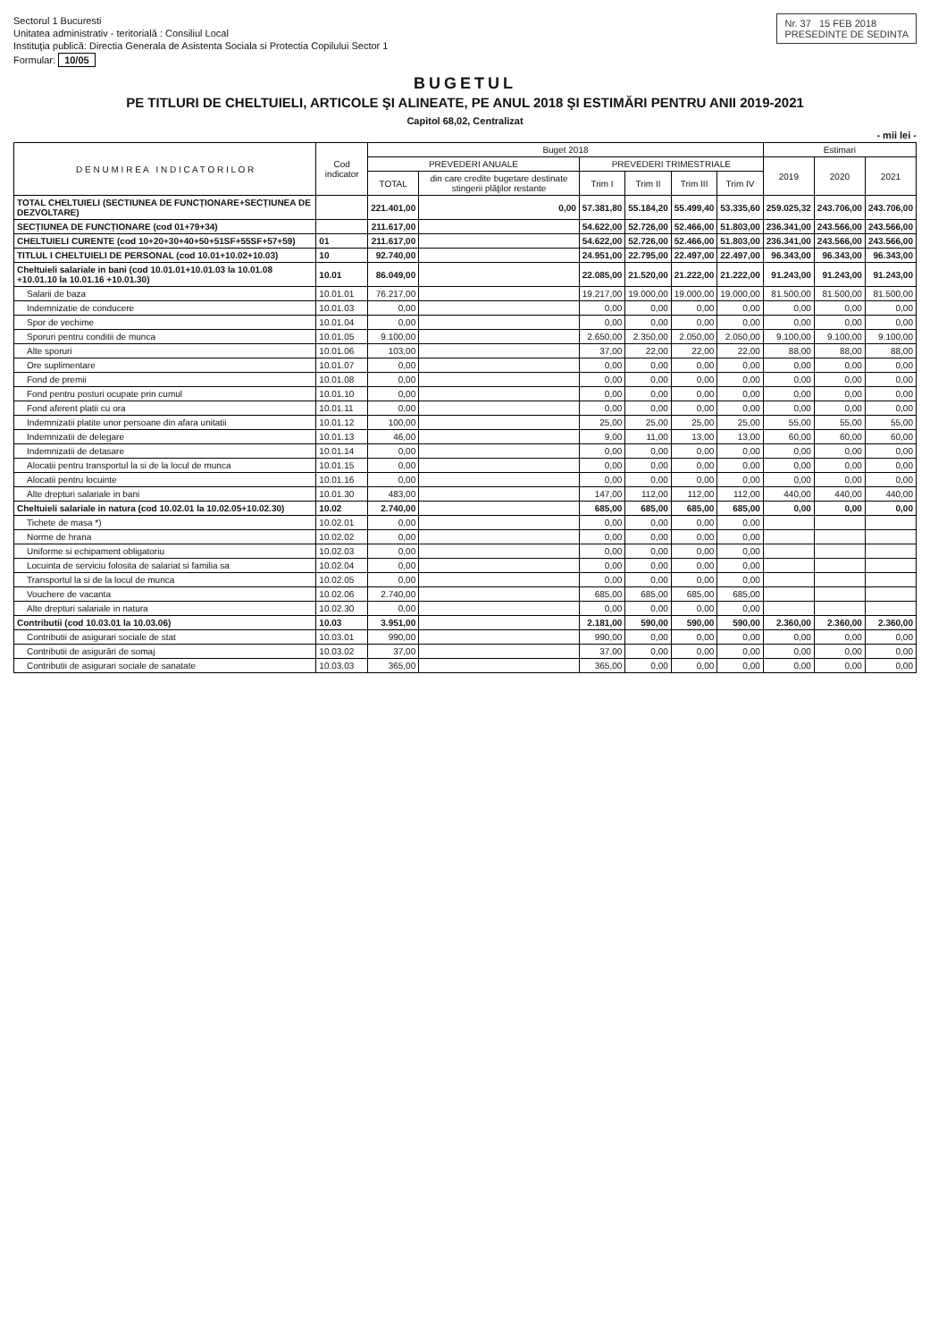Nr. 37 15 FEB 2018
PRESEDINTE DE SEDINTA
Sectorul 1 Bucuresti
Unitatea administrativ - teritorială : Consiliul Local
Instituţia publică: Directia Generala de Asistenta Sociala si Protectia Copilului Sector 1
Formular: 10/05
BUGETUL
PE TITLURI DE CHELTUIELI, ARTICOLE ŞI ALINEATE, PE ANUL 2018 ŞI ESTIMĂRI PENTRU ANII 2019-2021
Capitol 68,02, Centralizat
- mii lei -
| D E N U M I R E A I N D I C A T O R I L O R | Cod indicator | Buget 2018 | | | | | | Estimari | | |
| --- | --- | --- | --- | --- | --- | --- | --- | --- | --- | --- |
| | | PREVEDERI ANUALE | | PREVEDERI TRIMESTRIALE | | | | 2019 | 2020 | 2021 |
| | | TOTAL | din care credite bugetare destinate stingerii plăţilor restante | Trim I | Trim II | Trim III | Trim IV | | | |
| TOTAL CHELTUIELI (SECTIUNEA DE FUNCȚIONARE+SECȚIUNEA DE DEZVOLTARE) | | 221.401,00 | 0,00 | 57.381,80 | 55.184,20 | 55.499,40 | 53.335,60 | 259.025,32 | 243.706,00 | 243.706,00 |
| SECȚIUNEA DE FUNCȚIONARE (cod 01+79+34) | | 211.617,00 | | 54.622,00 | 52.726,00 | 52.466,00 | 51.803,00 | 236.341,00 | 243.566,00 | 243.566,00 |
| CHELTUIELI CURENTE (cod 10+20+30+40+50+51SF+55SF+57+59) | 01 | 211.617,00 | | 54.622,00 | 52.726,00 | 52.466,00 | 51.803,00 | 236.341,00 | 243.566,00 | 243.566,00 |
| TITLUL I CHELTUIELI DE PERSONAL (cod 10.01+10.02+10.03) | 10 | 92.740,00 | | 24.951,00 | 22.795,00 | 22.497,00 | 22.497,00 | 96.343,00 | 96.343,00 | 96.343,00 |
| Cheltuieli salariale in bani (cod 10.01.01+10.01.03 la 10.01.08 +10.01.10 la 10.01.16 +10.01.30) | 10.01 | 86.049,00 | | 22.085,00 | 21.520,00 | 21.222,00 | 21.222,00 | 91.243,00 | 91.243,00 | 91.243,00 |
| Salarii de baza | 10.01.01 | 76.217,00 | | 19.217,00 | 19.000,00 | 19.000,00 | 19.000,00 | 81.500,00 | 81.500,00 | 81.500,00 |
| Indemnizatie de conducere | 10.01.03 | 0,00 | | 0,00 | 0,00 | 0,00 | 0,00 | 0,00 | 0,00 | 0,00 |
| Spor de vechime | 10.01.04 | 0,00 | | 0,00 | 0,00 | 0,00 | 0,00 | 0,00 | 0,00 | 0,00 |
| Sporuri pentru conditii de munca | 10.01.05 | 9.100,00 | | 2.650,00 | 2.350,00 | 2.050,00 | 2.050,00 | 9.100,00 | 9.100,00 | 9.100,00 |
| Alte sporuri | 10.01.06 | 103,00 | | 37,00 | 22,00 | 22,00 | 22,00 | 88,00 | 88,00 | 88,00 |
| Ore suplimentare | 10.01.07 | 0,00 | | 0,00 | 0,00 | 0,00 | 0,00 | 0,00 | 0,00 | 0,00 |
| Fond de premii | 10.01.08 | 0,00 | | 0,00 | 0,00 | 0,00 | 0,00 | 0,00 | 0,00 | 0,00 |
| Fond pentru posturi ocupate prin cumul | 10.01.10 | 0,00 | | 0,00 | 0,00 | 0,00 | 0,00 | 0,00 | 0,00 | 0,00 |
| Fond aferent platii cu ora | 10.01.11 | 0,00 | | 0,00 | 0,00 | 0,00 | 0,00 | 0,00 | 0,00 | 0,00 |
| Indemnizatii platite unor persoane din afara unitatii | 10.01.12 | 100,00 | | 25,00 | 25,00 | 25,00 | 25,00 | 55,00 | 55,00 | 55,00 |
| Indemnizatii de delegare | 10.01.13 | 46,00 | | 9,00 | 11,00 | 13,00 | 13,00 | 60,00 | 60,00 | 60,00 |
| Indemnizatii de detasare | 10.01.14 | 0,00 | | 0,00 | 0,00 | 0,00 | 0,00 | 0,00 | 0,00 | 0,00 |
| Alocatii pentru transportul la si de la locul de munca | 10.01.15 | 0,00 | | 0,00 | 0,00 | 0,00 | 0,00 | 0,00 | 0,00 | 0,00 |
| Alocatii pentru locuinte | 10.01.16 | 0,00 | | 0,00 | 0,00 | 0,00 | 0,00 | 0,00 | 0,00 | 0,00 |
| Alte drepturi salariale in bani | 10.01.30 | 483,00 | | 147,00 | 112,00 | 112,00 | 112,00 | 440,00 | 440,00 | 440,00 |
| Cheltuieli salariale in natura (cod 10.02.01 la 10.02.05+10.02.30) | 10.02 | 2.740,00 | | 685,00 | 685,00 | 685,00 | 685,00 | 0,00 | 0,00 | 0,00 |
| Tichete de masa *) | 10.02.01 | 0,00 | | 0,00 | 0,00 | 0,00 | 0,00 | | | |
| Norme de hrana | 10.02.02 | 0,00 | | 0,00 | 0,00 | 0,00 | 0,00 | | | |
| Uniforme si echipament obligatoriu | 10.02.03 | 0,00 | | 0,00 | 0,00 | 0,00 | 0,00 | | | |
| Locuinta de serviciu folosita de salariat si familia sa | 10.02.04 | 0,00 | | 0,00 | 0,00 | 0,00 | 0,00 | | | |
| Transportul la si de la locul de munca | 10.02.05 | 0,00 | | 0,00 | 0,00 | 0,00 | 0,00 | | | |
| Vouchere de vacanta | 10.02.06 | 2.740,00 | | 685,00 | 685,00 | 685,00 | 685,00 | | | |
| Alte drepturi salariale in natura | 10.02.30 | 0,00 | | 0,00 | 0,00 | 0,00 | 0,00 | | | |
| Contributii (cod 10.03.01 la 10.03.06) | 10.03 | 3.951,00 | | 2.181,00 | 590,00 | 590,00 | 590,00 | 2.360,00 | 2.360,00 | 2.360,00 |
| Contributii de asigurari sociale de stat | 10.03.01 | 990,00 | | 990,00 | 0,00 | 0,00 | 0,00 | 0,00 | 0,00 | 0,00 |
| Contributii de asigurări de somaj | 10.03.02 | 37,00 | | 37,00 | 0,00 | 0,00 | 0,00 | 0,00 | 0,00 | 0,00 |
| Contributii de asigurari sociale de sanatate | 10.03.03 | 365,00 | | 365,00 | 0,00 | 0,00 | 0,00 | 0,00 | 0,00 | 0,00 |